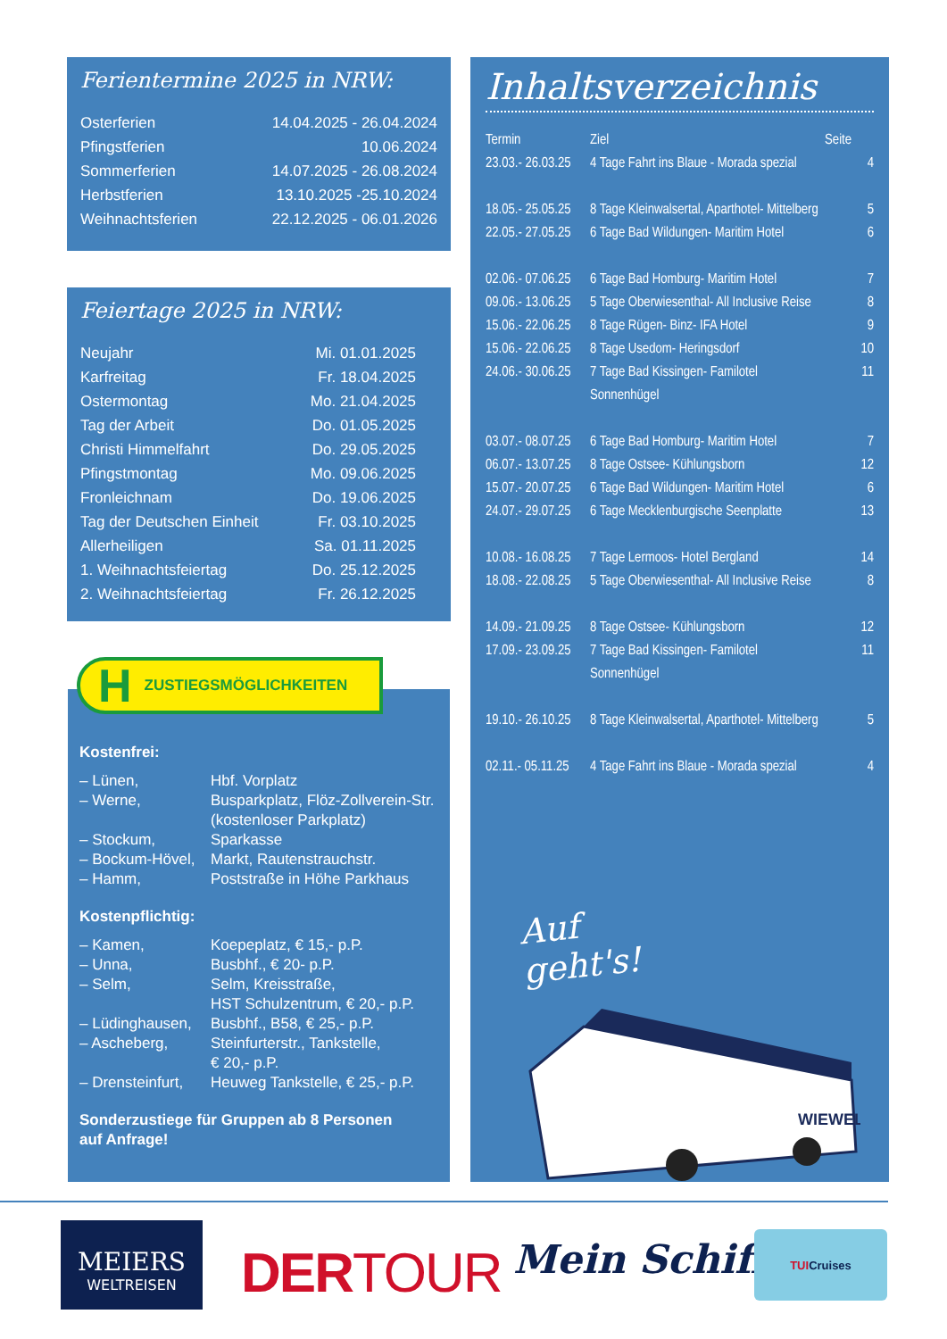Ferientermine 2025 in NRW:
| Osterferien | 14.04.2025 - 26.04.2024 |
| Pfingstferien | 10.06.2024 |
| Sommerferien | 14.07.2025 - 26.08.2024 |
| Herbstferien | 13.10.2025 -25.10.2024 |
| Weihnachtsferien | 22.12.2025 - 06.01.2026 |
Feiertage 2025 in NRW:
| Neujahr | Mi. 01.01.2025 |
| Karfreitag | Fr. 18.04.2025 |
| Ostermontag | Mo. 21.04.2025 |
| Tag der Arbeit | Do. 01.05.2025 |
| Christi Himmelfahrt | Do. 29.05.2025 |
| Pfingstmontag | Mo. 09.06.2025 |
| Fronleichnam | Do. 19.06.2025 |
| Tag der Deutschen Einheit | Fr. 03.10.2025 |
| Allerheiligen | Sa. 01.11.2025 |
| 1. Weihnachtsfeiertag | Do. 25.12.2025 |
| 2. Weihnachtsfeiertag | Fr. 26.12.2025 |
H ZUSTIEGSMÖGLICHKEITEN
Kostenfrei:
| – Lünen, | Hbf. Vorplatz |
| – Werne, | Busparkplatz, Flöz-Zollverein-Str. (kostenloser Parkplatz) |
| – Stockum, | Sparkasse |
| – Bockum-Hövel, | Markt, Rautenstrauchstr. |
| – Hamm, | Poststraße in Höhe Parkhaus |
Kostenpflichtig:
| – Kamen, | Koepeplatz, € 15,- p.P. |
| – Unna, | Busbhf., € 20- p.P. |
| – Selm, | Selm, Kreisstraße, HST Schulzentrum, € 20,- p.P. |
| – Lüdinghausen, | Busbhf., B58, € 25,- p.P. |
| – Ascheberg, | Steinfurterstr., Tankstelle, € 20,- p.P. |
| – Drensteinfurt, | Heuweg Tankstelle, € 25,- p.P. |
Sonderzustiege für Gruppen ab 8 Personen
auf Anfrage!
Inhaltsverzeichnis
| Termin | Ziel | Seite |
| 23.03.- 26.03.25 | 4 Tage Fahrt ins Blaue - Morada spezial | 4 |
| 18.05.- 25.05.25 | 8 Tage Kleinwalsertal, Aparthotel- Mittelberg | 5 |
| 22.05.- 27.05.25 | 6 Tage Bad Wildungen- Maritim Hotel | 6 |
| 02.06.- 07.06.25 | 6 Tage Bad Homburg- Maritim Hotel | 7 |
| 09.06.- 13.06.25 | 5 Tage Oberwiesenthal- All Inclusive Reise | 8 |
| 15.06.- 22.06.25 | 8 Tage Rügen- Binz- IFA Hotel | 9 |
| 15.06.- 22.06.25 | 8 Tage Usedom- Heringsdorf | 10 |
| 24.06.- 30.06.25 | 7 Tage Bad Kissingen- Familotel Sonnenhügel | 11 |
| 03.07.- 08.07.25 | 6 Tage Bad Homburg- Maritim Hotel | 7 |
| 06.07.- 13.07.25 | 8 Tage Ostsee- Kühlungsborn | 12 |
| 15.07.- 20.07.25 | 6 Tage Bad Wildungen- Maritim Hotel | 6 |
| 24.07.- 29.07.25 | 6 Tage Mecklenburgische Seenplatte | 13 |
| 10.08.- 16.08.25 | 7 Tage Lermoos- Hotel Bergland | 14 |
| 18.08.- 22.08.25 | 5 Tage Oberwiesenthal- All Inclusive Reise | 8 |
| 14.09.- 21.09.25 | 8 Tage Ostsee- Kühlungsborn | 12 |
| 17.09.- 23.09.25 | 7 Tage Bad Kissingen- Familotel Sonnenhügel | 11 |
| 19.10.- 26.10.25 | 8 Tage Kleinwalsertal, Aparthotel- Mittelberg | 5 |
| 02.11.- 05.11.25 | 4 Tage Fahrt ins Blaue - Morada spezial | 4 |
Auf geht's!
WIEWEL
MEIERS
WELTREISEN
DERTOUR Mein Schiff
TUI Cruises